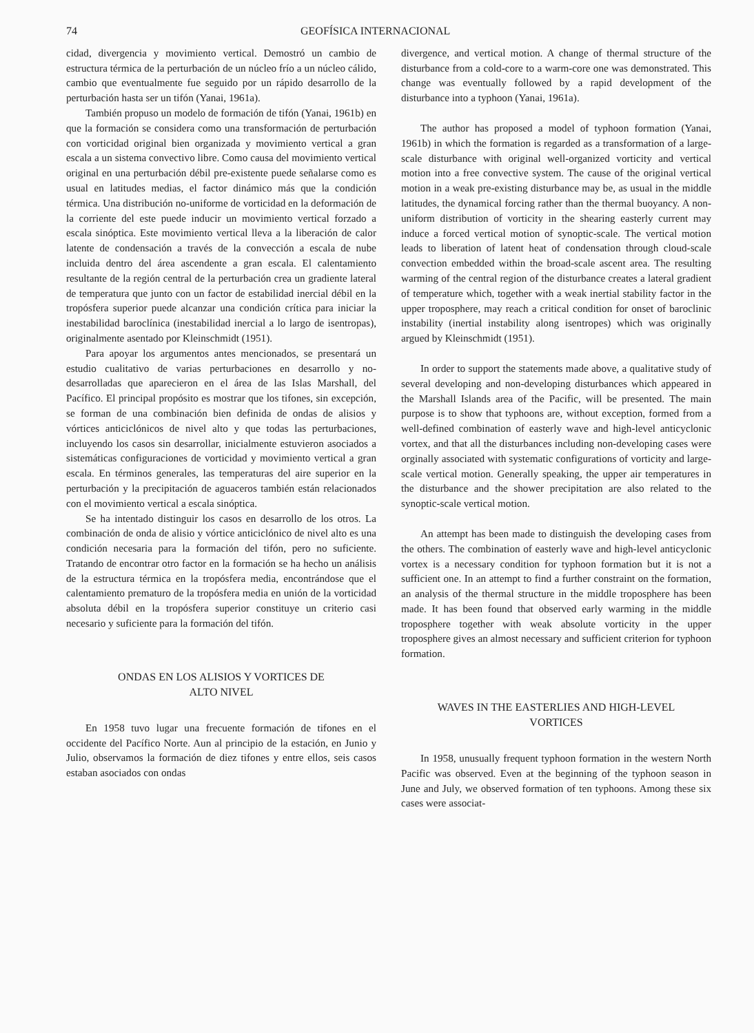74 GEOFÍSICA INTERNACIONAL
cidad, divergencia y movimiento vertical. Demostró un cambio de estructura térmica de la perturbación de un núcleo frío a un núcleo cálido, cambio que eventualmente fue seguido por un rápido desarrollo de la perturbación hasta ser un tifón (Yanai, 1961a).
También propuso un modelo de formación de tifón (Yanai, 1961b) en que la formación se considera como una transformación de perturbación con vorticidad original bien organizada y movimiento vertical a gran escala a un sistema convectivo libre. Como causa del movimiento vertical original en una perturbación débil pre-existente puede señalarse como es usual en latitudes medias, el factor dinámico más que la condición térmica. Una distribución no-uniforme de vorticidad en la deformación de la corriente del este puede inducir un movimiento vertical forzado a escala sinóptica. Este movimiento vertical lleva a la liberación de calor latente de condensación a través de la convección a escala de nube incluida dentro del área ascendente a gran escala. El calentamiento resultante de la región central de la perturbación crea un gradiente lateral de temperatura que junto con un factor de estabilidad inercial débil en la tropósfera superior puede alcanzar una condición crítica para iniciar la inestabilidad baroclínica (inestabilidad inercial a lo largo de isentropas), originalmente asentado por Kleinschmidt (1951).
Para apoyar los argumentos antes mencionados, se presentará un estudio cualitativo de varias perturbaciones en desarrollo y no-desarrolladas que aparecieron en el área de las Islas Marshall, del Pacífico. El principal propósito es mostrar que los tifones, sin excepción, se forman de una combinación bien definida de ondas de alisios y vórtices anticiclónicos de nivel alto y que todas las perturbaciones, incluyendo los casos sin desarrollar, inicialmente estuvieron asociados a sistemáticas configuraciones de vorticidad y movimiento vertical a gran escala. En términos generales, las temperaturas del aire superior en la perturbación y la precipitación de aguaceros también están relacionados con el movimiento vertical a escala sinóptica.
Se ha intentado distinguir los casos en desarrollo de los otros. La combinación de onda de alisio y vórtice anticiclónico de nivel alto es una condición necesaria para la formación del tifón, pero no suficiente. Tratando de encontrar otro factor en la formación se ha hecho un análisis de la estructura térmica en la tropósfera media, encontrándose que el calentamiento prematuro de la tropósfera media en unión de la vorticidad absoluta débil en la tropósfera superior constituye un criterio casi necesario y suficiente para la formación del tifón.
ONDAS EN LOS ALISIOS Y VORTICES DE
ALTO NIVEL
En 1958 tuvo lugar una frecuente formación de tifones en el occidente del Pacífico Norte. Aun al principio de la estación, en Junio y Julio, observamos la formación de diez tifones y entre ellos, seis casos estaban asociados con ondas
divergence, and vertical motion. A change of thermal structure of the disturbance from a cold-core to a warm-core one was demonstrated. This change was eventually followed by a rapid development of the disturbance into a typhoon (Yanai, 1961a).
The author has proposed a model of typhoon formation (Yanai, 1961b) in which the formation is regarded as a transformation of a large-scale disturbance with original well-organized vorticity and vertical motion into a free convective system. The cause of the original vertical motion in a weak pre-existing disturbance may be, as usual in the middle latitudes, the dynamical forcing rather than the thermal buoyancy. A non-uniform distribution of vorticity in the shearing easterly current may induce a forced vertical motion of synoptic-scale. The vertical motion leads to liberation of latent heat of condensation through cloud-scale convection embedded within the broad-scale ascent area. The resulting warming of the central region of the disturbance creates a lateral gradient of temperature which, together with a weak inertial stability factor in the upper troposphere, may reach a critical condition for onset of baroclinic instability (inertial instability along isentropes) which was originally argued by Kleinschmidt (1951).
In order to support the statements made above, a qualitative study of several developing and non-developing disturbances which appeared in the Marshall Islands area of the Pacific, will be presented. The main purpose is to show that typhoons are, without exception, formed from a well-defined combination of easterly wave and high-level anticyclonic vortex, and that all the disturbances including non-developing cases were orginally associated with systematic configurations of vorticity and large-scale vertical motion. Generally speaking, the upper air temperatures in the disturbance and the shower precipitation are also related to the synoptic-scale vertical motion.
An attempt has been made to distinguish the developing cases from the others. The combination of easterly wave and high-level anticyclonic vortex is a necessary condition for typhoon formation but it is not a sufficient one. In an attempt to find a further constraint on the formation, an analysis of the thermal structure in the middle troposphere has been made. It has been found that observed early warming in the middle troposphere together with weak absolute vorticity in the upper troposphere gives an almost necessary and sufficient criterion for typhoon formation.
WAVES IN THE EASTERLIES AND HIGH-LEVEL
VORTICES
In 1958, unusually frequent typhoon formation in the western North Pacific was observed. Even at the beginning of the typhoon season in June and July, we observed formation of ten typhoons. Among these six cases were associat-